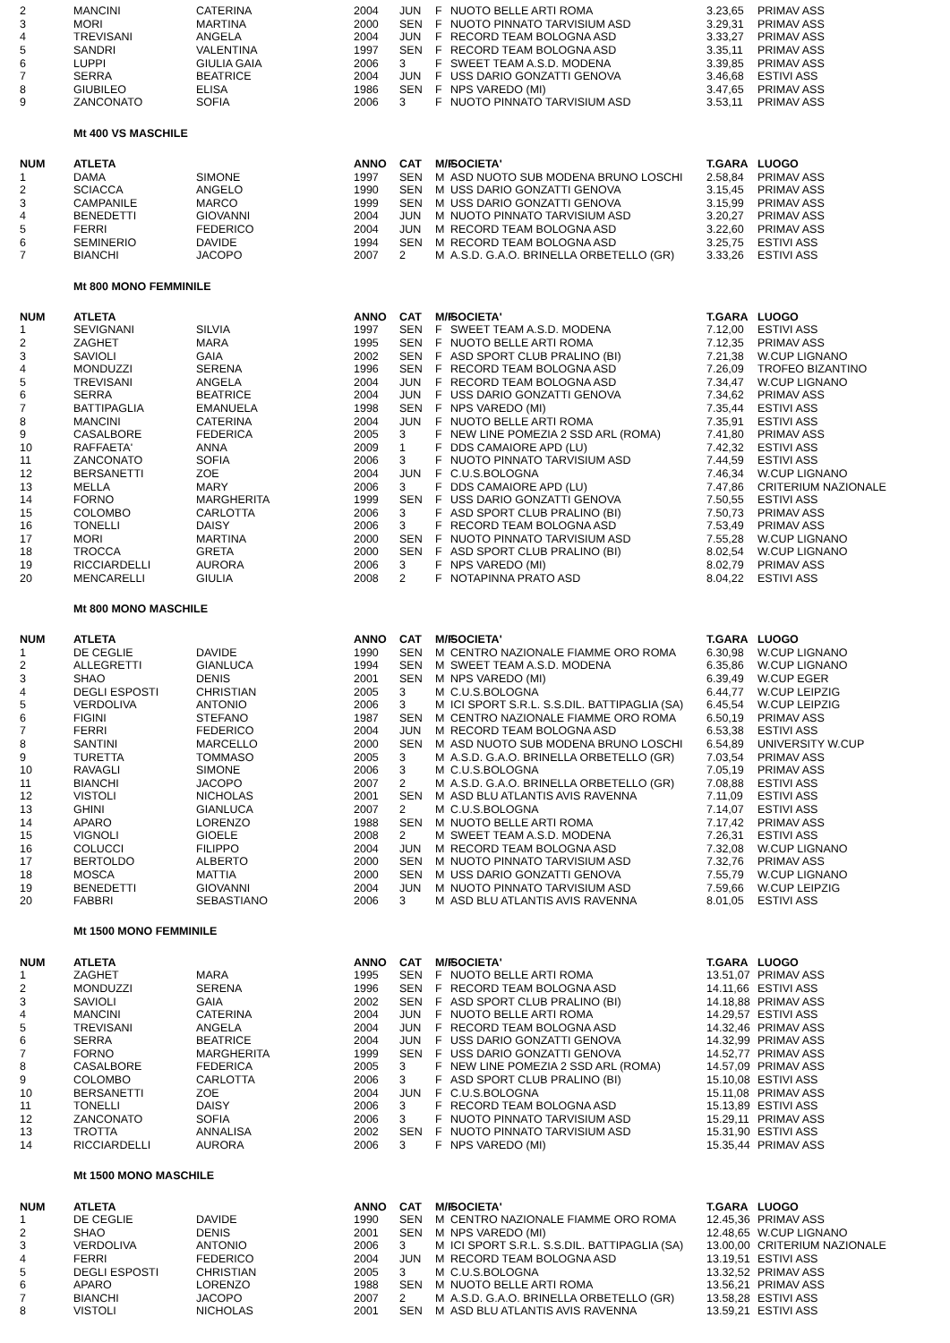| 2 | MANCINI | CATERINA | 2004 | JUN | F | NUOTO BELLE ARTI ROMA | 3.23,65 | PRIMAV ASS |
| 3 | MORI | MARTINA | 2000 | SEN | F | NUOTO PINNATO TARVISIUM ASD | 3.29,31 | PRIMAV ASS |
| 4 | TREVISANI | ANGELA | 2004 | JUN | F | RECORD TEAM BOLOGNA ASD | 3.33,27 | PRIMAV ASS |
| 5 | SANDRI | VALENTINA | 1997 | SEN | F | RECORD TEAM BOLOGNA ASD | 3.35,11 | PRIMAV ASS |
| 6 | LUPPI | GIULIA GAIA | 2006 | 3 | F | SWEET TEAM A.S.D. MODENA | 3.39,85 | PRIMAV ASS |
| 7 | SERRA | BEATRICE | 2004 | JUN | F | USS DARIO GONZATTI GENOVA | 3.46,68 | ESTIVI ASS |
| 8 | GIUBILEO | ELISA | 1986 | SEN | F | NPS VAREDO (MI) | 3.47,65 | PRIMAV ASS |
| 9 | ZANCONATO | SOFIA | 2006 | 3 | F | NUOTO PINNATO TARVISIUM ASD | 3.53,11 | PRIMAV ASS |
Mt 400 VS MASCHILE
| NUM | ATLETA | | ANNO | CAT | M/F | SOCIETA' | T.GARA | LUOGO |
| --- | --- | --- | --- | --- | --- | --- | --- | --- |
| 1 | DAMA | SIMONE | 1997 | SEN | M | ASD NUOTO SUB MODENA BRUNO LOSCHI | 2.58,84 | PRIMAV ASS |
| 2 | SCIACCA | ANGELO | 1990 | SEN | M | USS DARIO GONZATTI GENOVA | 3.15,45 | PRIMAV ASS |
| 3 | CAMPANILE | MARCO | 1999 | SEN | M | USS DARIO GONZATTI GENOVA | 3.15,99 | PRIMAV ASS |
| 4 | BENEDETTI | GIOVANNI | 2004 | JUN | M | NUOTO PINNATO TARVISIUM ASD | 3.20,27 | PRIMAV ASS |
| 5 | FERRI | FEDERICO | 2004 | JUN | M | RECORD TEAM BOLOGNA ASD | 3.22,60 | PRIMAV ASS |
| 6 | SEMINERIO | DAVIDE | 1994 | SEN | M | RECORD TEAM BOLOGNA ASD | 3.25,75 | ESTIVI ASS |
| 7 | BIANCHI | JACOPO | 2007 | 2 | M | A.S.D. G.A.O. BRINELLA ORBETELLO (GR) | 3.33,26 | ESTIVI ASS |
Mt 800 MONO FEMMINILE
| NUM | ATLETA | | ANNO | CAT | M/F | SOCIETA' | T.GARA | LUOGO |
| --- | --- | --- | --- | --- | --- | --- | --- | --- |
| 1 | SEVIGNANI | SILVIA | 1997 | SEN | F | SWEET TEAM A.S.D. MODENA | 7.12,00 | ESTIVI ASS |
| 2 | ZAGHET | MARA | 1995 | SEN | F | NUOTO BELLE ARTI ROMA | 7.12,35 | PRIMAV ASS |
| 3 | SAVIOLI | GAIA | 2002 | SEN | F | ASD SPORT CLUB PRALINO (BI) | 7.21,38 | W.CUP LIGNANO |
| 4 | MONDUZZI | SERENA | 1996 | SEN | F | RECORD TEAM BOLOGNA ASD | 7.26,09 | TROFEO BIZANTINO |
| 5 | TREVISANI | ANGELA | 2004 | JUN | F | RECORD TEAM BOLOGNA ASD | 7.34,47 | W.CUP LIGNANO |
| 6 | SERRA | BEATRICE | 2004 | JUN | F | USS DARIO GONZATTI GENOVA | 7.34,62 | PRIMAV ASS |
| 7 | BATTIPAGLIA | EMANUELA | 1998 | SEN | F | NPS VAREDO (MI) | 7.35,44 | ESTIVI ASS |
| 8 | MANCINI | CATERINA | 2004 | JUN | F | NUOTO BELLE ARTI ROMA | 7.35,91 | ESTIVI ASS |
| 9 | CASALBORE | FEDERICA | 2005 | 3 | F | NEW LINE POMEZIA 2 SSD ARL (ROMA) | 7.41,80 | PRIMAV ASS |
| 10 | RAFFAETA' | ANNA | 2009 | 1 | F | DDS CAMAIORE APD (LU) | 7.42,32 | ESTIVI ASS |
| 11 | ZANCONATO | SOFIA | 2006 | 3 | F | NUOTO PINNATO TARVISIUM ASD | 7.44,59 | ESTIVI ASS |
| 12 | BERSANETTI | ZOE | 2004 | JUN | F | C.U.S.BOLOGNA | 7.46,34 | W.CUP LIGNANO |
| 13 | MELLA | MARY | 2006 | 3 | F | DDS CAMAIORE APD (LU) | 7.47,86 | CRITERIUM NAZIONALE |
| 14 | FORNO | MARGHERITA | 1999 | SEN | F | USS DARIO GONZATTI GENOVA | 7.50,55 | ESTIVI ASS |
| 15 | COLOMBO | CARLOTTA | 2006 | 3 | F | ASD SPORT CLUB PRALINO (BI) | 7.50,73 | PRIMAV ASS |
| 16 | TONELLI | DAISY | 2006 | 3 | F | RECORD TEAM BOLOGNA ASD | 7.53,49 | PRIMAV ASS |
| 17 | MORI | MARTINA | 2000 | SEN | F | NUOTO PINNATO TARVISIUM ASD | 7.55,28 | W.CUP LIGNANO |
| 18 | TROCCA | GRETA | 2000 | SEN | F | ASD SPORT CLUB PRALINO (BI) | 8.02,54 | W.CUP LIGNANO |
| 19 | RICCIARDELLI | AURORA | 2006 | 3 | F | NPS VAREDO (MI) | 8.02,79 | PRIMAV ASS |
| 20 | MENCARELLI | GIULIA | 2008 | 2 | F | NOTAPINNA PRATO ASD | 8.04,22 | ESTIVI ASS |
Mt 800 MONO MASCHILE
| NUM | ATLETA | | ANNO | CAT | M/F | SOCIETA' | T.GARA | LUOGO |
| --- | --- | --- | --- | --- | --- | --- | --- | --- |
| 1 | DE CEGLIE | DAVIDE | 1990 | SEN | M | CENTRO NAZIONALE FIAMME ORO ROMA | 6.30,98 | W.CUP LIGNANO |
| 2 | ALLEGRETTI | GIANLUCA | 1994 | SEN | M | SWEET TEAM A.S.D. MODENA | 6.35,86 | W.CUP LIGNANO |
| 3 | SHAO | DENIS | 2001 | SEN | M | NPS VAREDO (MI) | 6.39,49 | W.CUP EGER |
| 4 | DEGLI ESPOSTI | CHRISTIAN | 2005 | 3 | M | C.U.S.BOLOGNA | 6.44,77 | W.CUP LEIPZIG |
| 5 | VERDOLIVA | ANTONIO | 2006 | 3 | M | ICI SPORT S.R.L. S.S.DIL. BATTIPAGLIA (SA) | 6.45,54 | W.CUP LEIPZIG |
| 6 | FIGINI | STEFANO | 1987 | SEN | M | CENTRO NAZIONALE FIAMME ORO ROMA | 6.50,19 | PRIMAV ASS |
| 7 | FERRI | FEDERICO | 2004 | JUN | M | RECORD TEAM BOLOGNA ASD | 6.53,38 | ESTIVI ASS |
| 8 | SANTINI | MARCELLO | 2000 | SEN | M | ASD NUOTO SUB MODENA BRUNO LOSCHI | 6.54,89 | UNIVERSITY W.CUP |
| 9 | TURETTA | TOMMASO | 2005 | 3 | M | A.S.D. G.A.O. BRINELLA ORBETELLO (GR) | 7.03,54 | PRIMAV ASS |
| 10 | RAVAGLI | SIMONE | 2006 | 3 | M | C.U.S.BOLOGNA | 7.05,19 | PRIMAV ASS |
| 11 | BIANCHI | JACOPO | 2007 | 2 | M | A.S.D. G.A.O. BRINELLA ORBETELLO (GR) | 7.08,88 | ESTIVI ASS |
| 12 | VISTOLI | NICHOLAS | 2001 | SEN | M | ASD BLU ATLANTIS AVIS RAVENNA | 7.11,09 | ESTIVI ASS |
| 13 | GHINI | GIANLUCA | 2007 | 2 | M | C.U.S.BOLOGNA | 7.14,07 | ESTIVI ASS |
| 14 | APARO | LORENZO | 1988 | SEN | M | NUOTO BELLE ARTI ROMA | 7.17,42 | PRIMAV ASS |
| 15 | VIGNOLI | GIOELE | 2008 | 2 | M | SWEET TEAM A.S.D. MODENA | 7.26,31 | ESTIVI ASS |
| 16 | COLUCCI | FILIPPO | 2004 | JUN | M | RECORD TEAM BOLOGNA ASD | 7.32,08 | W.CUP LIGNANO |
| 17 | BERTOLDO | ALBERTO | 2000 | SEN | M | NUOTO PINNATO TARVISIUM ASD | 7.32,76 | PRIMAV ASS |
| 18 | MOSCA | MATTIA | 2000 | SEN | M | USS DARIO GONZATTI GENOVA | 7.55,79 | W.CUP LIGNANO |
| 19 | BENEDETTI | GIOVANNI | 2004 | JUN | M | NUOTO PINNATO TARVISIUM ASD | 7.59,66 | W.CUP LEIPZIG |
| 20 | FABBRI | SEBASTIANO | 2006 | 3 | M | ASD BLU ATLANTIS AVIS RAVENNA | 8.01,05 | ESTIVI ASS |
Mt 1500 MONO FEMMINILE
| NUM | ATLETA | | ANNO | CAT | M/F | SOCIETA' | T.GARA | LUOGO |
| --- | --- | --- | --- | --- | --- | --- | --- | --- |
| 1 | ZAGHET | MARA | 1995 | SEN | F | NUOTO BELLE ARTI ROMA | 13.51,07 | PRIMAV ASS |
| 2 | MONDUZZI | SERENA | 1996 | SEN | F | RECORD TEAM BOLOGNA ASD | 14.11,66 | ESTIVI ASS |
| 3 | SAVIOLI | GAIA | 2002 | SEN | F | ASD SPORT CLUB PRALINO (BI) | 14.18,88 | PRIMAV ASS |
| 4 | MANCINI | CATERINA | 2004 | JUN | F | NUOTO BELLE ARTI ROMA | 14.29,57 | ESTIVI ASS |
| 5 | TREVISANI | ANGELA | 2004 | JUN | F | RECORD TEAM BOLOGNA ASD | 14.32,46 | PRIMAV ASS |
| 6 | SERRA | BEATRICE | 2004 | JUN | F | USS DARIO GONZATTI GENOVA | 14.32,99 | PRIMAV ASS |
| 7 | FORNO | MARGHERITA | 1999 | SEN | F | USS DARIO GONZATTI GENOVA | 14.52,77 | PRIMAV ASS |
| 8 | CASALBORE | FEDERICA | 2005 | 3 | F | NEW LINE POMEZIA 2 SSD ARL (ROMA) | 14.57,09 | PRIMAV ASS |
| 9 | COLOMBO | CARLOTTA | 2006 | 3 | F | ASD SPORT CLUB PRALINO (BI) | 15.10,08 | ESTIVI ASS |
| 10 | BERSANETTI | ZOE | 2004 | JUN | F | C.U.S.BOLOGNA | 15.11,08 | PRIMAV ASS |
| 11 | TONELLI | DAISY | 2006 | 3 | F | RECORD TEAM BOLOGNA ASD | 15.13,89 | ESTIVI ASS |
| 12 | ZANCONATO | SOFIA | 2006 | 3 | F | NUOTO PINNATO TARVISIUM ASD | 15.29,11 | PRIMAV ASS |
| 13 | TROTTA | ANNALISA | 2002 | SEN | F | NUOTO PINNATO TARVISIUM ASD | 15.31,90 | ESTIVI ASS |
| 14 | RICCIARDELLI | AURORA | 2006 | 3 | F | NPS VAREDO (MI) | 15.35,44 | PRIMAV ASS |
Mt 1500 MONO MASCHILE
| NUM | ATLETA | | ANNO | CAT | M/F | SOCIETA' | T.GARA | LUOGO |
| --- | --- | --- | --- | --- | --- | --- | --- | --- |
| 1 | DE CEGLIE | DAVIDE | 1990 | SEN | M | CENTRO NAZIONALE FIAMME ORO ROMA | 12.45,36 | PRIMAV ASS |
| 2 | SHAO | DENIS | 2001 | SEN | M | NPS VAREDO (MI) | 12.48,65 | W.CUP LIGNANO |
| 3 | VERDOLIVA | ANTONIO | 2006 | 3 | M | ICI SPORT S.R.L. S.S.DIL. BATTIPAGLIA (SA) | 13.00,00 | CRITERIUM NAZIONALE |
| 4 | FERRI | FEDERICO | 2004 | JUN | M | RECORD TEAM BOLOGNA ASD | 13.19,51 | ESTIVI ASS |
| 5 | DEGLI ESPOSTI | CHRISTIAN | 2005 | 3 | M | C.U.S.BOLOGNA | 13.32,52 | PRIMAV ASS |
| 6 | APARO | LORENZO | 1988 | SEN | M | NUOTO BELLE ARTI ROMA | 13.56,21 | PRIMAV ASS |
| 7 | BIANCHI | JACOPO | 2007 | 2 | M | A.S.D. G.A.O. BRINELLA ORBETELLO (GR) | 13.58,28 | ESTIVI ASS |
| 8 | VISTOLI | NICHOLAS | 2001 | SEN | M | ASD BLU ATLANTIS AVIS RAVENNA | 13.59,21 | ESTIVI ASS |